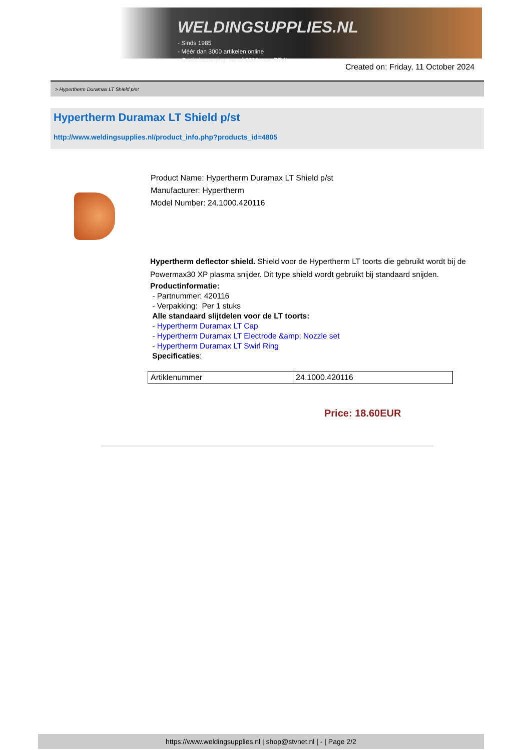WELDINGSUPPLIES.NL
- Sinds 1985
- Méér dan 3000 artikelen online
- Gratis bezorging, vanaf €200,--ex. BTW
Created on: Friday, 11 October 2024
> Hypertherm Duramax LT Shield p/st
Hypertherm Duramax LT Shield p/st
http://www.weldingsupplies.nl/product_info.php?products_id=4805
Product Name: Hypertherm Duramax LT Shield p/st
Manufacturer: Hypertherm
Model Number: 24.1000.420116
Hypertherm deflector shield. Shield voor de Hypertherm LT toorts die gebruikt wordt bij de Powermax30 XP plasma snijder. Dit type shield wordt gebruikt bij standaard snijden.
Productinformatie:
- Partnummer: 420116
- Verpakking: Per 1 stuks
Alle standaard slijtdelen voor de LT toorts:
- Hypertherm Duramax LT Cap
- Hypertherm Duramax LT Electrode &amp; Nozzle set
- Hypertherm Duramax LT Swirl Ring
Specificaties:
| Artiklenummer | 24.1000.420116 |
Price: 18.60EUR
https://www.weldingsupplies.nl | shop@stvnet.nl | - | Page 2/2